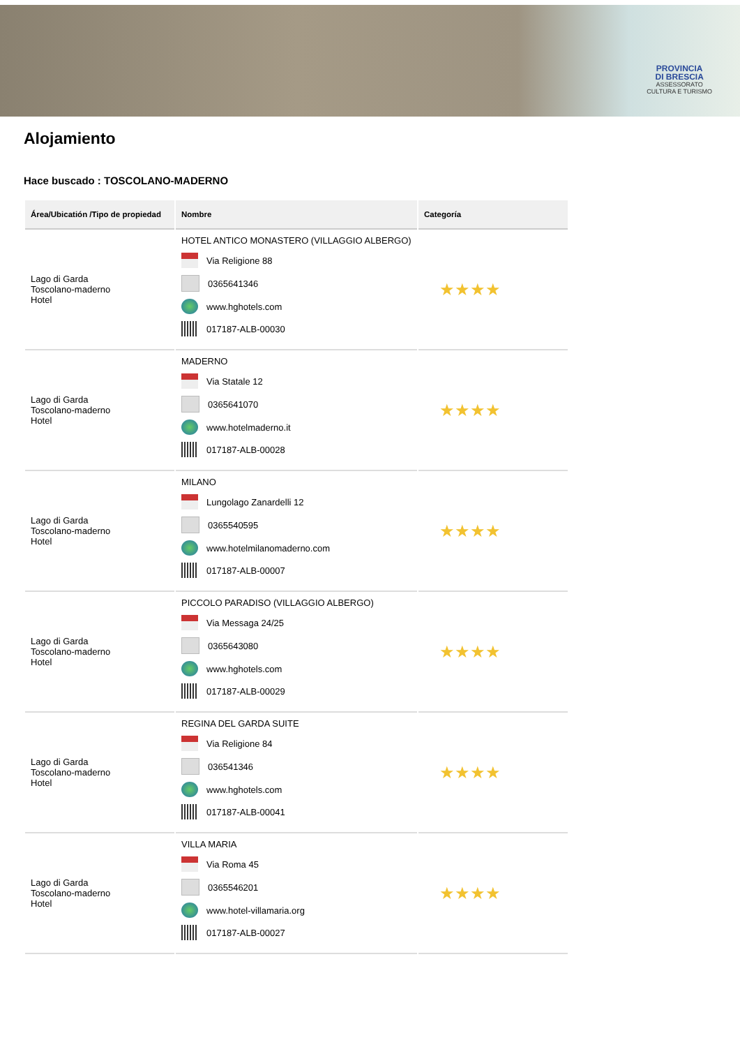PROVINCIA
DI BRESCIA
ASSESSORATO
CULTURA E TURISMO
Alojamiento
Hace buscado : TOSCOLANO-MADERNO
| Área/Ubicatión /Tipo de propiedad | Nombre | Categoría |
| --- | --- | --- |
| Lago di Garda Toscolano-maderno Hotel | HOTEL ANTICO MONASTERO (VILLAGGIO ALBERGO) Via Religione 88 0365641346 www.hghotels.com 017187-ALB-00030 | ★★★★ |
| Lago di Garda Toscolano-maderno Hotel | MADERNO Via Statale 12 0365641070 www.hotelmaderno.it 017187-ALB-00028 | ★★★★ |
| Lago di Garda Toscolano-maderno Hotel | MILANO Lungolago Zanardelli 12 0365540595 www.hotelmilanomaderno.com 017187-ALB-00007 | ★★★★ |
| Lago di Garda Toscolano-maderno Hotel | PICCOLO PARADISO (VILLAGGIO ALBERGO) Via Messaga 24/25 0365643080 www.hghotels.com 017187-ALB-00029 | ★★★★ |
| Lago di Garda Toscolano-maderno Hotel | REGINA DEL GARDA SUITE Via Religione 84 036541346 www.hghotels.com 017187-ALB-00041 | ★★★★ |
| Lago di Garda Toscolano-maderno Hotel | VILLA MARIA Via Roma 45 0365546201 www.hotel-villamaria.org 017187-ALB-00027 | ★★★★ |